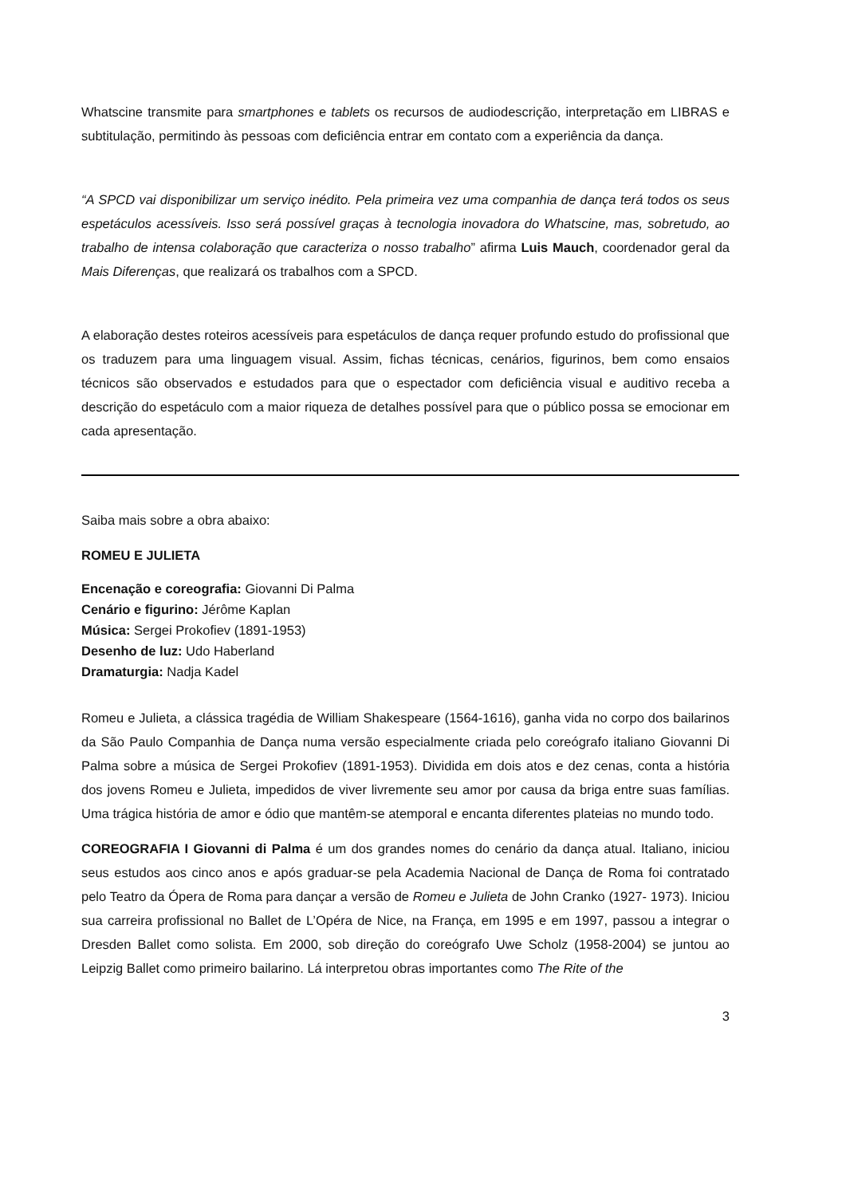Whatscine transmite para smartphones e tablets os recursos de audiodescrição, interpretação em LIBRAS e subtitulação, permitindo às pessoas com deficiência entrar em contato com a experiência da dança.
“A SPCD vai disponibilizar um serviço inédito. Pela primeira vez uma companhia de dança terá todos os seus espetáculos acessíveis. Isso será possível graças à tecnologia inovadora do Whatscine, mas, sobretudo, ao trabalho de intensa colaboração que caracteriza o nosso trabalho” afirma Luis Mauch, coordenador geral da Mais Diferenças, que realizará os trabalhos com a SPCD.
A elaboração destes roteiros acessíveis para espetáculos de dança requer profundo estudo do profissional que os traduzem para uma linguagem visual. Assim, fichas técnicas, cenários, figurinos, bem como ensaios técnicos são observados e estudados para que o espectador com deficiência visual e auditivo receba a descrição do espetáculo com a maior riqueza de detalhes possível para que o público possa se emocionar em cada apresentação.
Saiba mais sobre a obra abaixo:
ROMEU E JULIETA
Encenação e coreografia: Giovanni Di Palma
Cenário e figurino: Jérôme Kaplan
Música: Sergei Prokofiev (1891-1953)
Desenho de luz: Udo Haberland
Dramaturgia: Nadja Kadel
Romeu e Julieta, a clássica tragédia de William Shakespeare (1564-1616), ganha vida no corpo dos bailarinos da São Paulo Companhia de Dança numa versão especialmente criada pelo coreógrafo italiano Giovanni Di Palma sobre a música de Sergei Prokofiev (1891-1953). Dividida em dois atos e dez cenas, conta a história dos jovens Romeu e Julieta, impedidos de viver livremente seu amor por causa da briga entre suas famílias. Uma trágica história de amor e ódio que mantêm-se atemporal e encanta diferentes plateias no mundo todo.
COREOGRAFIA I Giovanni di Palma é um dos grandes nomes do cenário da dança atual. Italiano, iniciou seus estudos aos cinco anos e após graduar-se pela Academia Nacional de Dança de Roma foi contratado pelo Teatro da Ópera de Roma para dançar a versão de Romeu e Julieta de John Cranko (1927- 1973). Iniciou sua carreira profissional no Ballet de L’Opéra de Nice, na França, em 1995 e em 1997, passou a integrar o Dresden Ballet como solista. Em 2000, sob direção do coreógrafo Uwe Scholz (1958-2004) se juntou ao Leipzig Ballet como primeiro bailarino. Lá interpretou obras importantes como The Rite of the
3